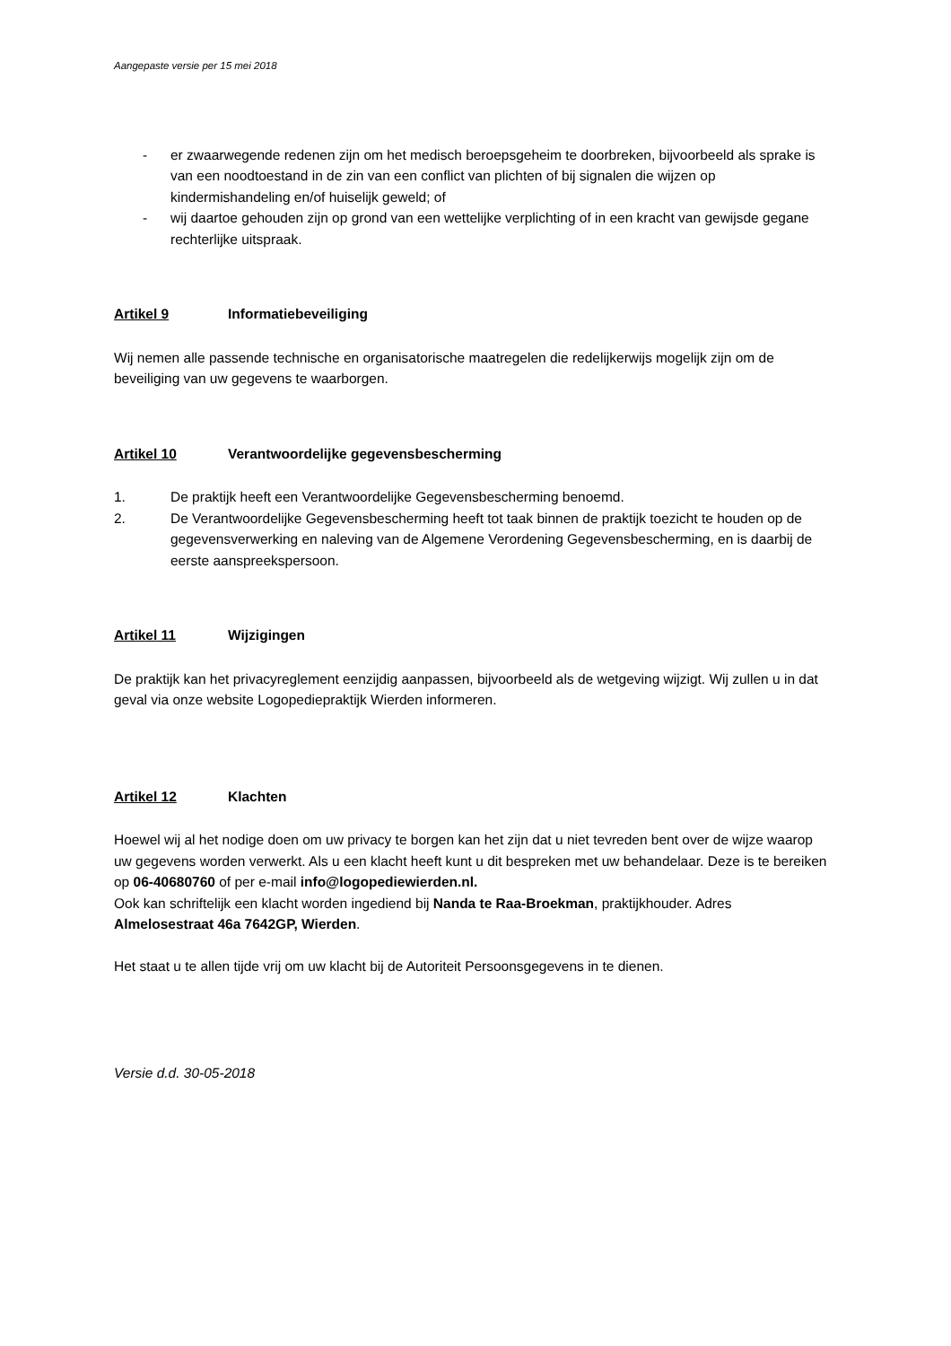Aangepaste versie per 15 mei 2018
- er zwaarwegende redenen zijn om het medisch beroepsgeheim te doorbreken, bijvoorbeeld als sprake is van een noodtoestand in de zin van een conflict van plichten of bij signalen die wijzen op kindermishandeling en/of huiselijk geweld; of
- wij daartoe gehouden zijn op grond van een wettelijke verplichting of in een kracht van gewijsde gegane rechterlijke uitspraak.
Artikel 9 Informatiebeveiliging
Wij nemen alle passende technische en organisatorische maatregelen die redelijkerwijs mogelijk zijn om de beveiliging van uw gegevens te waarborgen.
Artikel 10 Verantwoordelijke gegevensbescherming
1. De praktijk heeft een Verantwoordelijke Gegevensbescherming benoemd.
2. De Verantwoordelijke Gegevensbescherming heeft tot taak binnen de praktijk toezicht te houden op de gegevensverwerking en naleving van de Algemene Verordening Gegevensbescherming, en is daarbij de eerste aanspreekspersoon.
Artikel 11 Wijzigingen
De praktijk kan het privacyreglement eenzijdig aanpassen, bijvoorbeeld als de wetgeving wijzigt. Wij zullen u in dat geval via onze website Logopediepraktijk Wierden informeren.
Artikel 12 Klachten
Hoewel wij al het nodige doen om uw privacy te borgen kan het zijn dat u niet tevreden bent over de wijze waarop uw gegevens worden verwerkt. Als u een klacht heeft kunt u dit bespreken met uw behandelaar. Deze is te bereiken op 06-40680760 of per e-mail info@logopediewierden.nl.
Ook kan schriftelijk een klacht worden ingediend bij Nanda te Raa-Broekman, praktijkhouder. Adres Almelosestraat 46a 7642GP, Wierden.
Het staat u te allen tijde vrij om uw klacht bij de Autoriteit Persoonsgegevens in te dienen.
Versie d.d. 30-05-2018